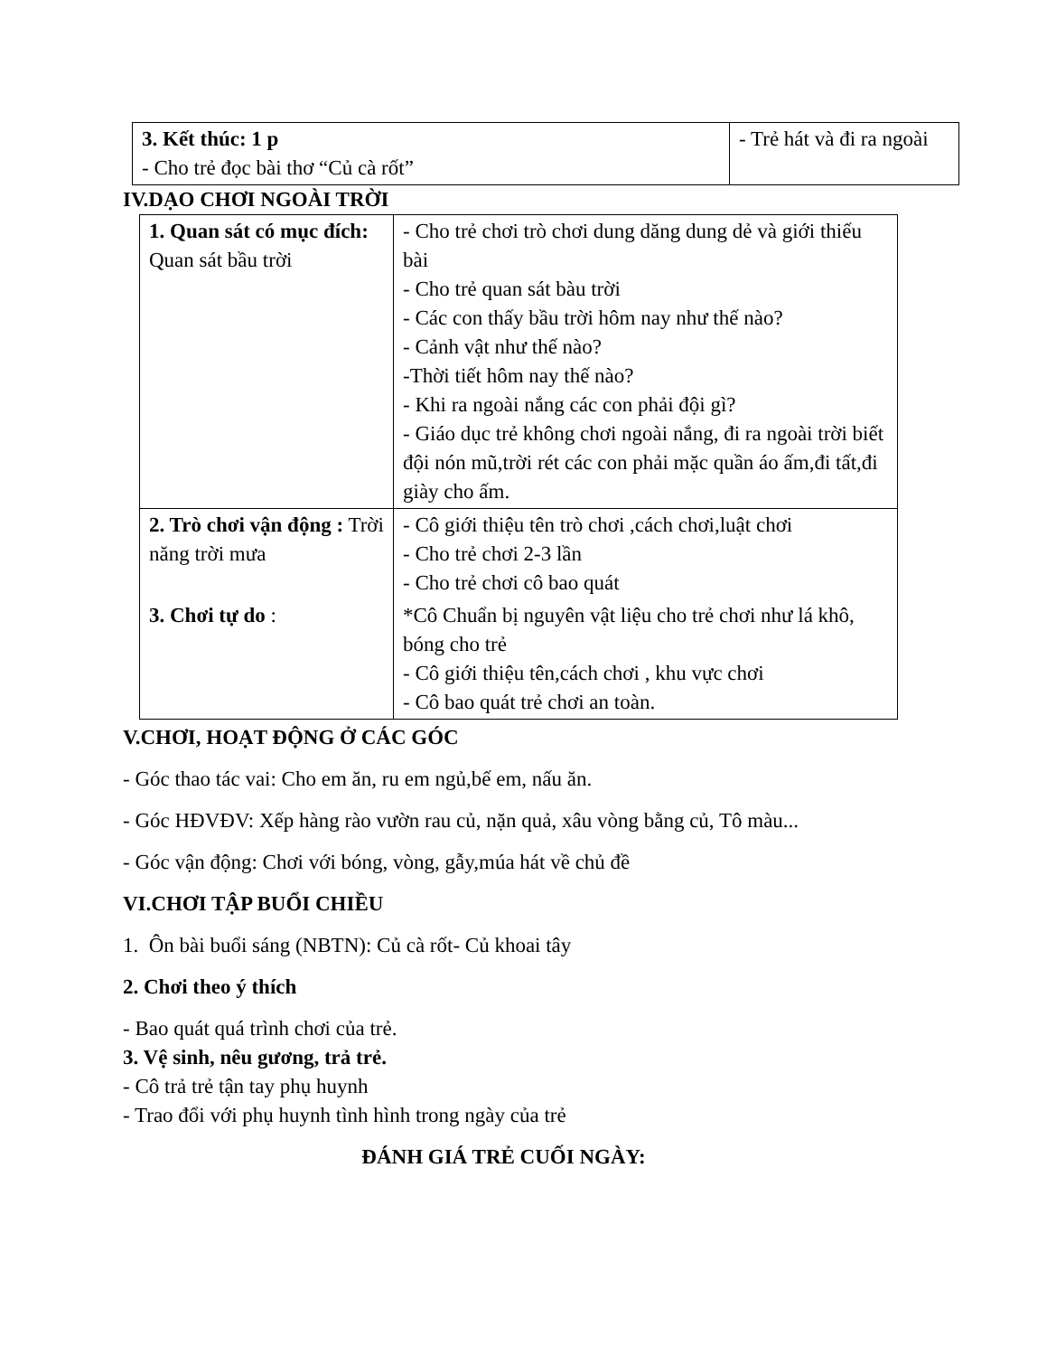| 3. Kết thúc: 1 p - Cho trẻ đọc bài thơ “Củ cà rốt” | - Trẻ hát và đi ra ngoài |
IV.DẠO CHƠI NGOÀI TRỜI
| 1. Quan sát có mục đích: Quan sát bầu trời | - Cho trẻ chơi trò chơi dung dăng dung dẻ và giới thiếu bài - Cho trẻ quan sát bàu trời - Các con thấy bầu trời hôm nay như thế nào? - Cảnh vật như thế nào? -Thời tiết hôm nay thế nào? - Khi ra ngoài nắng các con phải đội gì? - Giáo dục trẻ không chơi ngoài nắng, đi ra ngoài trời biết đội nón mũ,trời rét các con phải mặc quần áo ấm,đi tất,đi giày cho ấm. |
| 2. Trò chơi vận động : Trời năng trời mưa | - Cô giới thiệu tên trò chơi ,cách chơi,luật chơi - Cho trẻ chơi 2-3 lần - Cho trẻ chơi cô bao quát |
| 3. Chơi tự do : | *Cô Chuẩn bị nguyên vật liệu cho trẻ chơi như lá khô, bóng cho trẻ - Cô giới thiệu tên,cách chơi , khu vực chơi - Cô bao quát trẻ chơi an toàn. |
V.CHƠI, HOẠT ĐỘNG Ở CÁC GÓC
- Góc thao tác vai: Cho em ăn, ru em ngủ,bế em, nấu ăn.
- Góc HĐVĐV: Xếp hàng rào vườn rau củ, nặn quả, xâu vòng bằng củ, Tô màu...
- Góc vận động: Chơi với bóng, vòng, gẫy,múa hát về chủ đề
VI.CHƠI TẬP BUỔI CHIỀU
1. Ôn bài buổi sáng (NBTN): Củ cà rốt- Củ khoai tây
2. Chơi theo ý thích
- Bao quát quá trình chơi của trẻ.
3. Vệ sinh, nêu gương, trả trẻ.
- Cô trả trẻ tận tay phụ huynh
- Trao đổi với phụ huynh tình hình trong ngày của trẻ
ĐÁNH GIÁ TRẺ CUỐI NGÀY: